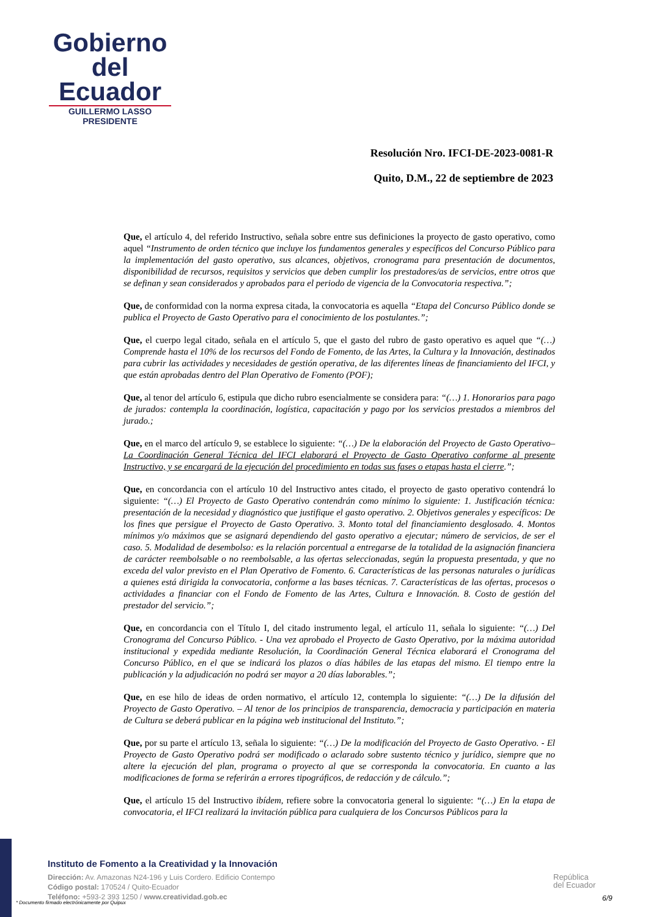Gobierno
del Ecuador
GUILLERMO LASSO
PRESIDENTE
Resolución Nro. IFCI-DE-2023-0081-R
Quito, D.M., 22 de septiembre de 2023
Que, el artículo 4, del referido Instructivo, señala sobre entre sus definiciones la proyecto de gasto operativo, como aquel “Instrumento de orden técnico que incluye los fundamentos generales y específicos del Concurso Público para la implementación del gasto operativo, sus alcances, objetivos, cronograma para presentación de documentos, disponibilidad de recursos, requisitos y servicios que deben cumplir los prestadores/as de servicios, entre otros que se definan y sean considerados y aprobados para el periodo de vigencia de la Convocatoria respectiva.”;
Que, de conformidad con la norma expresa citada, la convocatoria es aquella “Etapa del Concurso Público donde se publica el Proyecto de Gasto Operativo para el conocimiento de los postulantes.”;
Que, el cuerpo legal citado, señala en el artículo 5, que el gasto del rubro de gasto operativo es aquel que “(…) Comprende hasta el 10% de los recursos del Fondo de Fomento, de las Artes, la Cultura y la Innovación, destinados para cubrir las actividades y necesidades de gestión operativa, de las diferentes líneas de financiamiento del IFCI, y que están aprobadas dentro del Plan Operativo de Fomento (POF);
Que, al tenor del artículo 6, estipula que dicho rubro esencialmente se considera para: “(…) 1. Honorarios para pago de jurados: contempla la coordinación, logística, capacitación y pago por los servicios prestados a miembros del jurado.;
Que, en el marco del artículo 9, se establece lo siguiente: “(…) De la elaboración del Proyecto de Gasto Operativo– La Coordinación General Técnica del IFCI elaborará el Proyecto de Gasto Operativo conforme al presente Instructivo, y se encargará de la ejecución del procedimiento en todas sus fases o etapas hasta el cierre.”;
Que, en concordancia con el artículo 10 del Instructivo antes citado, el proyecto de gasto operativo contendrá lo siguiente: “(…) El Proyecto de Gasto Operativo contendrán como mínimo lo siguiente: 1. Justificación técnica: presentación de la necesidad y diagnóstico que justifique el gasto operativo. 2. Objetivos generales y específicos: De los fines que persigue el Proyecto de Gasto Operativo. 3. Monto total del financiamiento desglosado. 4. Montos mínimos y/o máximos que se asignará dependiendo del gasto operativo a ejecutar; número de servicios, de ser el caso. 5. Modalidad de desembolso: es la relación porcentual a entregarse de la totalidad de la asignación financiera de carácter reembolsable o no reembolsable, a las ofertas seleccionadas, según la propuesta presentada, y que no exceda del valor previsto en el Plan Operativo de Fomento. 6. Características de las personas naturales o jurídicas a quienes está dirigida la convocatoria, conforme a las bases técnicas. 7. Características de las ofertas, procesos o actividades a financiar con el Fondo de Fomento de las Artes, Cultura e Innovación. 8. Costo de gestión del prestador del servicio.”;
Que, en concordancia con el Título I, del citado instrumento legal, el artículo 11, señala lo siguiente: “(…) Del Cronograma del Concurso Público. - Una vez aprobado el Proyecto de Gasto Operativo, por la máxima autoridad institucional y expedida mediante Resolución, la Coordinación General Técnica elaborará el Cronograma del Concurso Público, en el que se indicará los plazos o días hábiles de las etapas del mismo. El tiempo entre la publicación y la adjudicación no podrá ser mayor a 20 días laborables.”;
Que, en ese hilo de ideas de orden normativo, el artículo 12, contempla lo siguiente: “(…) De la difusión del Proyecto de Gasto Operativo. – Al tenor de los principios de transparencia, democracia y participación en materia de Cultura se deberá publicar en la página web institucional del Instituto.”;
Que, por su parte el artículo 13, señala lo siguiente: “(…) De la modificación del Proyecto de Gasto Operativo. - El Proyecto de Gasto Operativo podrá ser modificado o aclarado sobre sustento técnico y jurídico, siempre que no altere la ejecución del plan, programa o proyecto al que se corresponda la convocatoria. En cuanto a las modificaciones de forma se referirán a errores tipográficos, de redacción y de cálculo.”;
Que, el artículo 15 del Instructivo ibídem, refiere sobre la convocatoria general lo siguiente: “(…) En la etapa de convocatoria, el IFCI realizará la invitación pública para cualquiera de los Concursos Públicos para la
Instituto de Fomento a la Creatividad y la Innovación
Dirección: Av. Amazonas N24-196 y Luis Cordero. Edificio Contempo
Código postal: 170524 / Quito-Ecuador
Teléfono: +593-2 393 1250 / www.creatividad.gob.ec
República
del Ecuador
6/9
* Documento firmado electrónicamente por Quipux